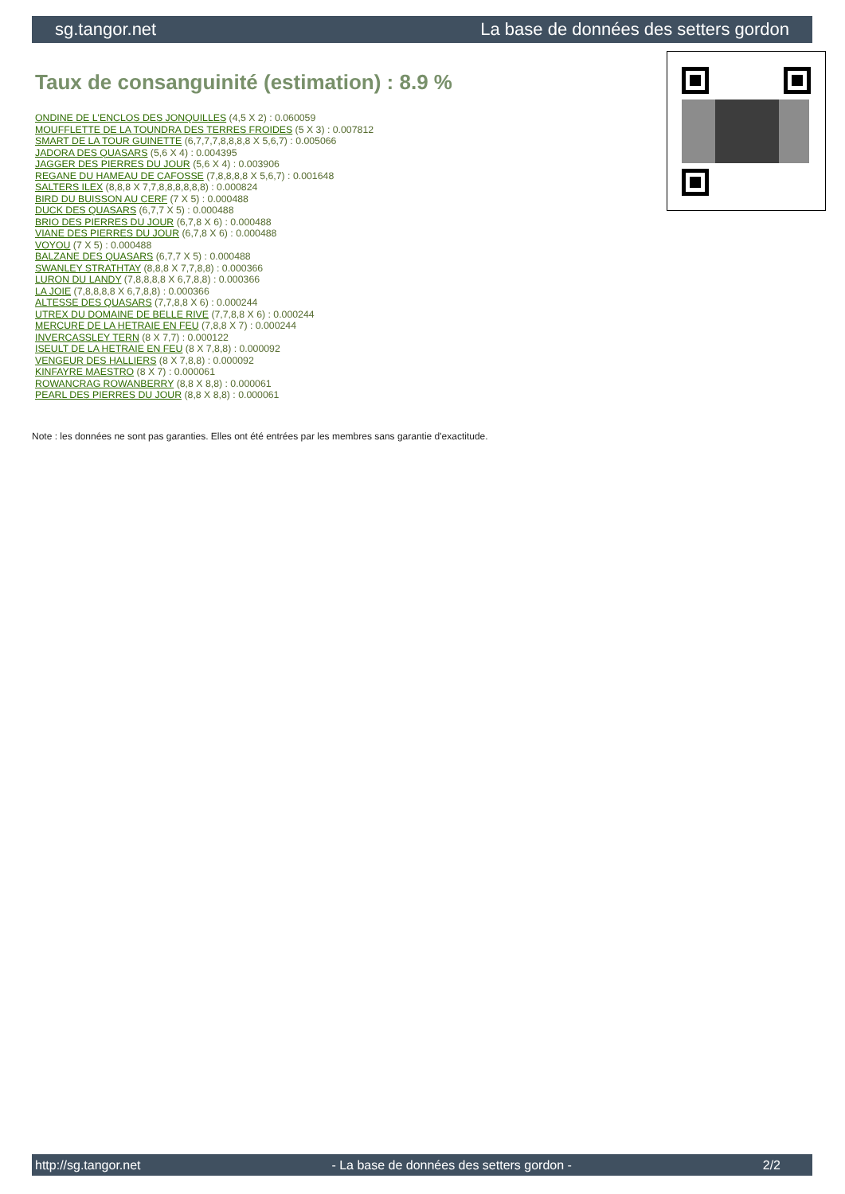sg.tangor.net La base de données des setters gordon
Taux de consanguinité (estimation) : 8.9 %
ONDINE DE L'ENCLOS DES JONQUILLES (4,5 X 2) : 0.060059
MOUFFLETTE DE LA TOUNDRA DES TERRES FROIDES (5 X 3) : 0.007812
SMART DE LA TOUR GUINETTE (6,7,7,7,8,8,8,8 X 5,6,7) : 0.005066
JADORA DES QUASARS (5,6 X 4) : 0.004395
JAGGER DES PIERRES DU JOUR (5,6 X 4) : 0.003906
REGANE DU HAMEAU DE CAFOSSE (7,8,8,8,8 X 5,6,7) : 0.001648
SALTERS ILEX (8,8,8 X 7,7,8,8,8,8,8,8) : 0.000824
BIRD DU BUISSON AU CERF (7 X 5) : 0.000488
DUCK DES QUASARS (6,7,7 X 5) : 0.000488
BRIO DES PIERRES DU JOUR (6,7,8 X 6) : 0.000488
VIANE DES PIERRES DU JOUR (6,7,8 X 6) : 0.000488
VOYOU (7 X 5) : 0.000488
BALZANE DES QUASARS (6,7,7 X 5) : 0.000488
SWANLEY STRATHTAY (8,8,8 X 7,7,8,8) : 0.000366
LURON DU LANDY (7,8,8,8,8 X 6,7,8,8) : 0.000366
LA JOIE (7,8,8,8,8 X 6,7,8,8) : 0.000366
ALTESSE DES QUASARS (7,7,8,8 X 6) : 0.000244
UTREX DU DOMAINE DE BELLE RIVE (7,7,8,8 X 6) : 0.000244
MERCURE DE LA HETRAIE EN FEU (7,8,8 X 7) : 0.000244
INVERCASSLEY TERN (8 X 7,7) : 0.000122
ISEULT DE LA HETRAIE EN FEU (8 X 7,8,8) : 0.000092
VENGEUR DES HALLIERS (8 X 7,8,8) : 0.000092
KINFAYRE MAESTRO (8 X 7) : 0.000061
ROWANCRAG ROWANBERRY (8,8 X 8,8) : 0.000061
PEARL DES PIERRES DU JOUR (8,8 X 8,8) : 0.000061
Note : les données ne sont pas garanties. Elles ont été entrées par les membres sans garantie d'exactitude.
http://sg.tangor.net - La base de données des setters gordon - 2/2